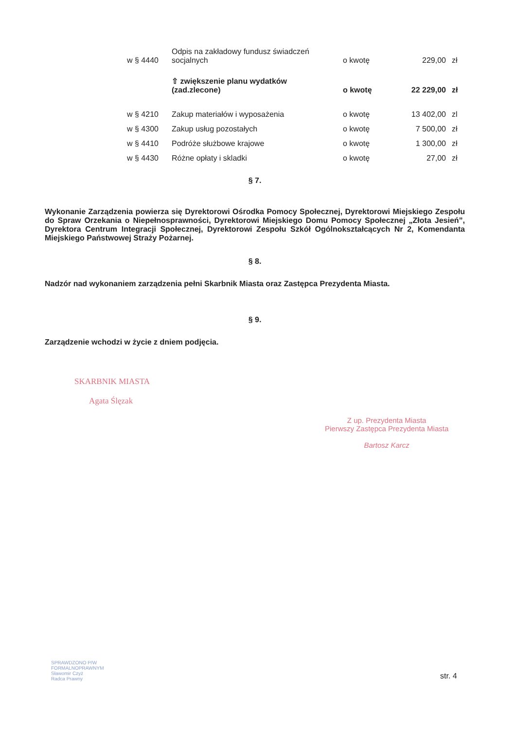| w § 4440 | Odpis na zakładowy fundusz świadczeń socjalnych | o kwotę | 229,00 | zł |
| | ⇧ zwiększenie planu wydatków (zad.zlecone) | o kwotę | 22 229,00 | zł |
| w § 4210 | Zakup materiałów i wyposażenia | o kwotę | 13 402,00 | zl |
| w § 4300 | Zakup usług pozostałych | o kwotę | 7 500,00 | zł |
| w § 4410 | Podróże służbowe krajowe | o kwotę | 1 300,00 | zł |
| w § 4430 | Różne opłaty i skladki | o kwotę | 27,00 | zł |
§ 7.
Wykonanie Zarządzenia powierza się Dyrektorowi Ośrodka Pomocy Społecznej, Dyrektorowi Miejskiego Zespołu do Spraw Orzekania o Niepełnosprawności, Dyrektorowi Miejskiego Domu Pomocy Społecznej „Złota Jesień”, Dyrektora Centrum Integracji Społecznej, Dyrektorowi Zespołu Szkół Ogólnokształcących Nr 2, Komendanta Miejskiego Państwowej Straży Pożarnej.
§ 8.
Nadzór nad wykonaniem zarządzenia pełni Skarbnik Miasta oraz Zastępca Prezydenta Miasta.
§ 9.
Zarządzenie wchodzi w życie z dniem podjęcia.
SKARBNIK MIASTA
Agata Ślęzak
Z up. Prezydenta Miasta
Pierwszy Zastępca Prezydenta Miasta
Bartosz Karcz
SPRAWDZONO P/W
FORMALNOPRAWNYM
Sławomir Czyż
Radca Prawny
str. 4